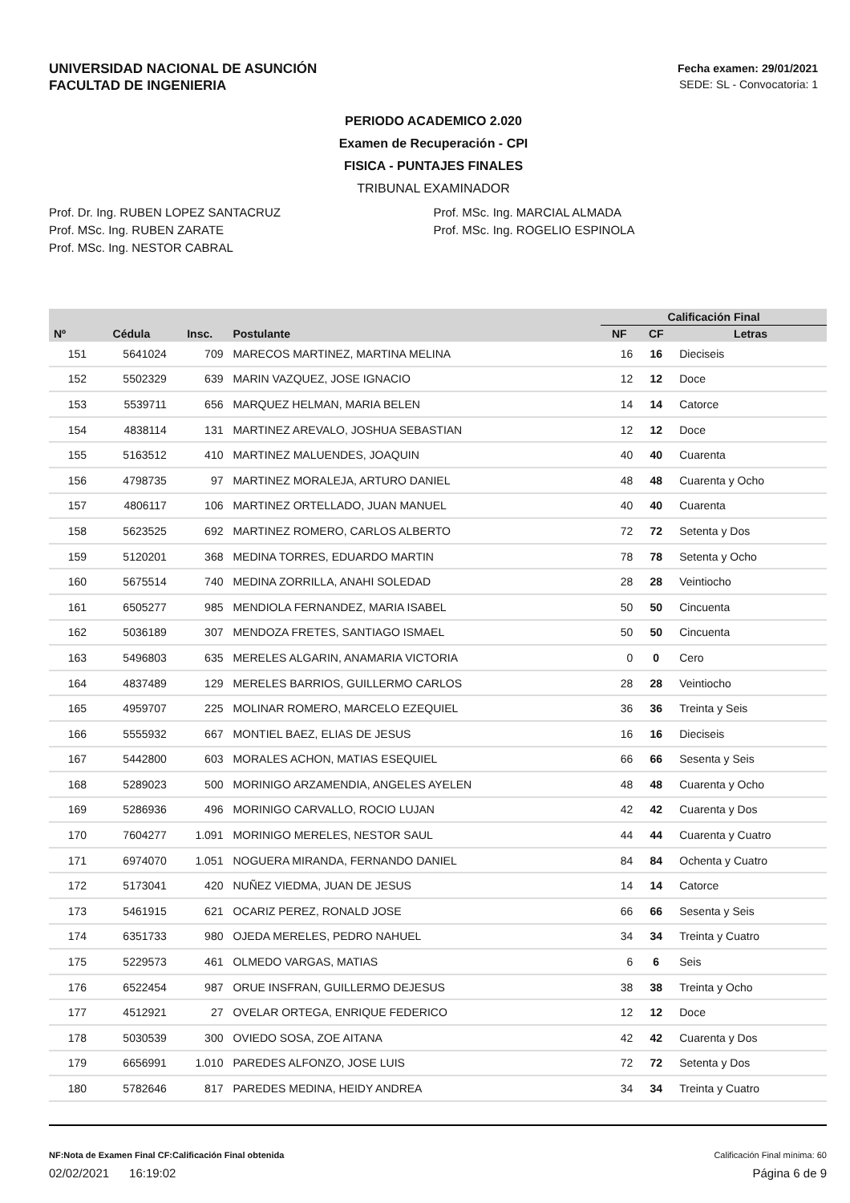UNIVERSIDAD NACIONAL DE ASUNCIÓN
FACULTAD DE INGENIERIA
Fecha examen: 29/01/2021
SEDE: SL - Convocatoria: 1
PERIODO ACADEMICO 2.020
Examen de Recuperación - CPI
FISICA - PUNTAJES FINALES
TRIBUNAL EXAMINADOR
Prof. Dr. Ing. RUBEN LOPEZ SANTACRUZ
Prof. MSc. Ing. RUBEN ZARATE
Prof. MSc. Ing. NESTOR CABRAL
Prof. MSc. Ing. MARCIAL ALMADA
Prof. MSc. Ing. ROGELIO ESPINOLA
| | | | | Calificación Final | | |
| --- | --- | --- | --- | --- | --- | --- |
| Nº | Cédula | Insc. | Postulante | NF | CF | Letras |
| 151 | 5641024 | 709 | MARECOS MARTINEZ, MARTINA MELINA | 16 | 16 | Dieciseis |
| 152 | 5502329 | 639 | MARIN VAZQUEZ, JOSE IGNACIO | 12 | 12 | Doce |
| 153 | 5539711 | 656 | MARQUEZ HELMAN, MARIA BELEN | 14 | 14 | Catorce |
| 154 | 4838114 | 131 | MARTINEZ AREVALO, JOSHUA SEBASTIAN | 12 | 12 | Doce |
| 155 | 5163512 | 410 | MARTINEZ MALUENDES, JOAQUIN | 40 | 40 | Cuarenta |
| 156 | 4798735 | 97 | MARTINEZ MORALEJA, ARTURO DANIEL | 48 | 48 | Cuarenta y Ocho |
| 157 | 4806117 | 106 | MARTINEZ ORTELLADO, JUAN MANUEL | 40 | 40 | Cuarenta |
| 158 | 5623525 | 692 | MARTINEZ ROMERO, CARLOS ALBERTO | 72 | 72 | Setenta y Dos |
| 159 | 5120201 | 368 | MEDINA TORRES, EDUARDO MARTIN | 78 | 78 | Setenta y Ocho |
| 160 | 5675514 | 740 | MEDINA ZORRILLA, ANAHI SOLEDAD | 28 | 28 | Veintiocho |
| 161 | 6505277 | 985 | MENDIOLA FERNANDEZ, MARIA ISABEL | 50 | 50 | Cincuenta |
| 162 | 5036189 | 307 | MENDOZA FRETES, SANTIAGO ISMAEL | 50 | 50 | Cincuenta |
| 163 | 5496803 | 635 | MERELES ALGARIN, ANAMARIA VICTORIA | 0 | 0 | Cero |
| 164 | 4837489 | 129 | MERELES BARRIOS, GUILLERMO CARLOS | 28 | 28 | Veintiocho |
| 165 | 4959707 | 225 | MOLINAR ROMERO, MARCELO EZEQUIEL | 36 | 36 | Treinta y Seis |
| 166 | 5555932 | 667 | MONTIEL BAEZ, ELIAS DE JESUS | 16 | 16 | Dieciseis |
| 167 | 5442800 | 603 | MORALES ACHON, MATIAS ESEQUIEL | 66 | 66 | Sesenta y Seis |
| 168 | 5289023 | 500 | MORINIGO ARZAMENDIA, ANGELES AYELEN | 48 | 48 | Cuarenta y Ocho |
| 169 | 5286936 | 496 | MORINIGO CARVALLO, ROCIO LUJAN | 42 | 42 | Cuarenta y Dos |
| 170 | 7604277 | 1.091 | MORINIGO MERELES, NESTOR SAUL | 44 | 44 | Cuarenta y Cuatro |
| 171 | 6974070 | 1.051 | NOGUERA MIRANDA, FERNANDO DANIEL | 84 | 84 | Ochenta y Cuatro |
| 172 | 5173041 | 420 | NUÑEZ VIEDMA, JUAN DE JESUS | 14 | 14 | Catorce |
| 173 | 5461915 | 621 | OCARIZ PEREZ, RONALD JOSE | 66 | 66 | Sesenta y Seis |
| 174 | 6351733 | 980 | OJEDA MERELES, PEDRO NAHUEL | 34 | 34 | Treinta y Cuatro |
| 175 | 5229573 | 461 | OLMEDO VARGAS, MATIAS | 6 | 6 | Seis |
| 176 | 6522454 | 987 | ORUE INSFRAN, GUILLERMO DEJESUS | 38 | 38 | Treinta y Ocho |
| 177 | 4512921 | 27 | OVELAR ORTEGA, ENRIQUE FEDERICO | 12 | 12 | Doce |
| 178 | 5030539 | 300 | OVIEDO SOSA, ZOE AITANA | 42 | 42 | Cuarenta y Dos |
| 179 | 6656991 | 1.010 | PAREDES ALFONZO, JOSE LUIS | 72 | 72 | Setenta y Dos |
| 180 | 5782646 | 817 | PAREDES MEDINA, HEIDY ANDREA | 34 | 34 | Treinta y Cuatro |
NF:Nota de Examen Final CF:Calificación Final obtenida Calificación Final mínima: 60
02/02/2021 16:19:02 Página 6 de 9